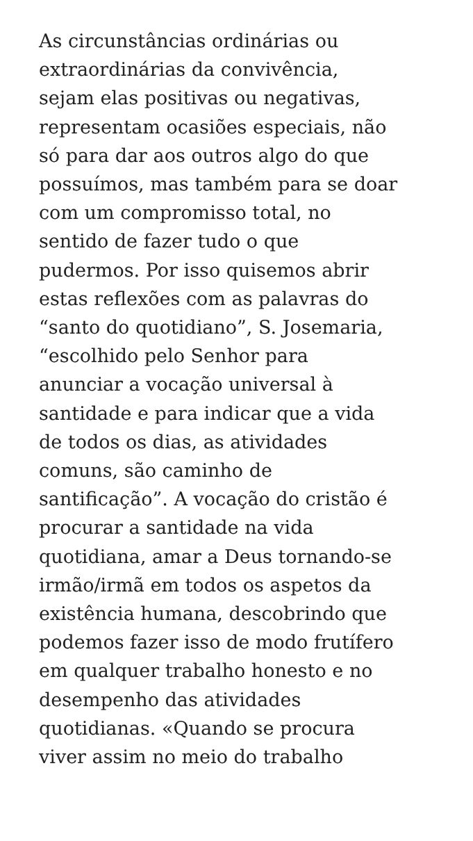As circunstâncias ordinárias ou
extraordinárias da convivência,
sejam elas positivas ou negativas,
representam ocasiões especiais, não
só para dar aos outros algo do que
possuímos, mas também para se doar
com um compromisso total, no
sentido de fazer tudo o que
pudermos. Por isso quisemos abrir
estas reflexões com as palavras do
“santo do quotidiano”, S. Josemaria,
“escolhido pelo Senhor para
anunciar a vocação universal à
santidade e para indicar que a vida
de todos os dias, as atividades
comuns, são caminho de
santificação”. A vocação do cristão é
procurar a santidade na vida
quotidiana, amar a Deus tornando-se
irmão/irmã em todos os aspetos da
existência humana, descobrindo que
podemos fazer isso de modo frutífero
em qualquer trabalho honesto e no
desempenho das atividades
quotidianas. «Quando se procura
viver assim no meio do trabalho